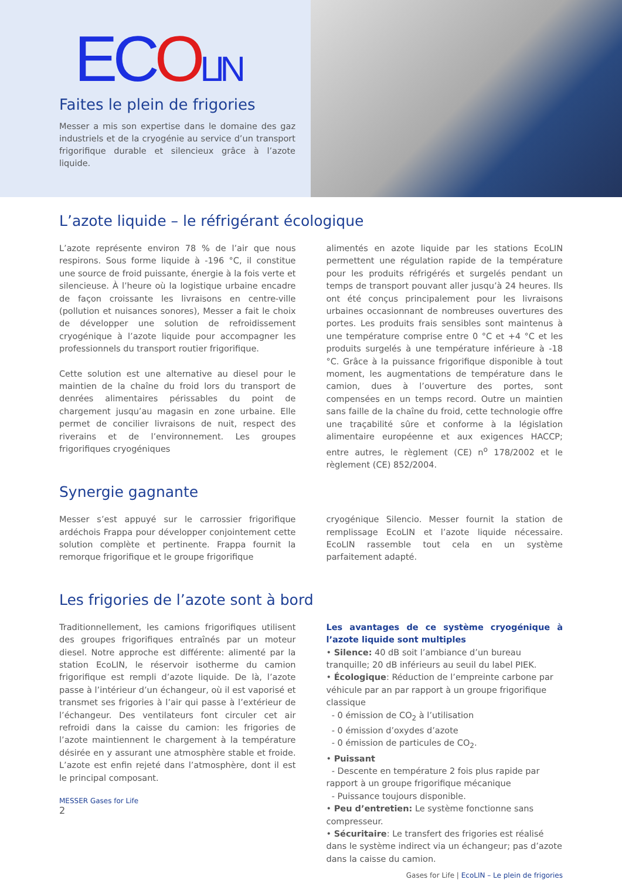ECOLIN
Faites le plein de frigories
Messer a mis son expertise dans le domaine des gaz industriels et de la cryogénie au service d’un transport frigorifique durable et silencieux grâce à l’azote liquide.
L’azote liquide – le réfrigérant écologique
L’azote représente environ 78 % de l’air que nous respirons. Sous forme liquide à -196 °C, il constitue une source de froid puissante, énergie à la fois verte et silencieuse. À l’heure où la logistique urbaine encadre de façon croissante les livraisons en centre-ville (pollution et nuisances sonores), Messer a fait le choix de développer une solution de refroidissement cryogénique à l’azote liquide pour accompagner les professionnels du transport routier frigorifique.
Cette solution est une alternative au diesel pour le maintien de la chaîne du froid lors du transport de denrées alimentaires périssables du point de chargement jusqu’au magasin en zone urbaine. Elle permet de concilier livraisons de nuit, respect des riverains et de l’environnement. Les groupes frigorifiques cryogéniques
alimentés en azote liquide par les stations EcoLIN permettent une régulation rapide de la température pour les produits réfrigérés et surgelés pendant un temps de transport pouvant aller jusqu’à 24 heures. Ils ont été conçus principalement pour les livraisons urbaines occasionnant de nombreuses ouvertures des portes. Les produits frais sensibles sont maintenus à une température comprise entre 0 °C et +4 °C et les produits surgelés à une température inférieure à -18 °C. Grâce à la puissance frigorifique disponible à tout moment, les augmentations de température dans le camion, dues à l’ouverture des portes, sont compensées en un temps record. Outre un maintien sans faille de la chaîne du froid, cette technologie offre une traçabilité sûre et conforme à la législation alimentaire européenne et aux exigences HACCP; entre autres, le règlement (CE) n<sup>o</sup> 178/2002 et le règlement (CE) 852/2004.
Synergie gagnante
Messer s’est appuyé sur le carrossier frigorifique ardéchois Frappa pour développer conjointement cette solution complète et pertinente. Frappa fournit la remorque frigorifique et le groupe frigorifique
cryogénique Silencio. Messer fournit la station de remplissage EcoLIN et l’azote liquide nécessaire. EcoLIN rassemble tout cela en un système parfaitement adapté.
Les frigories de l’azote sont à bord
Traditionnellement, les camions frigorifiques utilisent des groupes frigorifiques entraînés par un moteur diesel. Notre approche est différente: alimenté par la station EcoLIN, le réservoir isotherme du camion frigorifique est rempli d’azote liquide. De là, l’azote passe à l’intérieur d’un échangeur, où il est vaporisé et transmet ses frigories à l’air qui passe à l’extérieur de l’échangeur. Des ventilateurs font circuler cet air refroidi dans la caisse du camion: les frigories de l’azote maintiennent le chargement à la température désirée en y assurant une atmosphère stable et froide. L’azote est enfin rejeté dans l’atmosphère, dont il est le principal composant.
MESSER Gases for Life
2
Les avantages de ce système cryogénique à l’azote liquide sont multiples
• Silence: 40 dB soit l’ambiance d’un bureau tranquille; 20 dB inférieurs au seuil du label PIEK.
• Écologique: Réduction de l’empreinte carbone par véhicule par an par rapport à un groupe frigorifique classique
- 0 émission de CO<sub>2</sub> à l’utilisation
- 0 émission d’oxydes d’azote
- 0 émission de particules de CO<sub>2</sub>.
• Puissant
- Descente en température 2 fois plus rapide par rapport à un groupe frigorifique mécanique
- Puissance toujours disponible.
• Peu d’entretien: Le système fonctionne sans compresseur.
• Sécuritaire: Le transfert des frigories est réalisé dans le système indirect via un échangeur; pas d’azote dans la caisse du camion.
Gases for Life | EcoLIN – Le plein de frigories